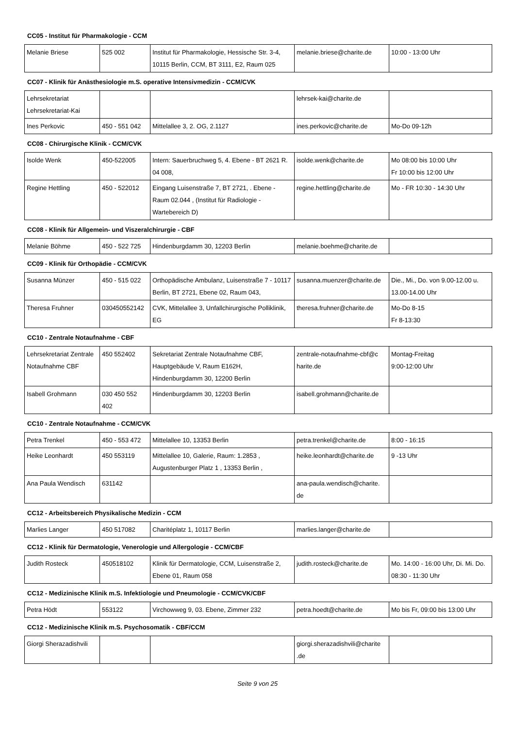CC05 - Institut für Pharmakologie - CCM
| Melanie Briese | 525 002 | Institut für Pharmakologie, Hessische Str. 3-4, 10115 Berlin, CCM, BT 3111, E2, Raum 025 | melanie.briese@charite.de | 10:00 - 13:00 Uhr |
CC07 - Klinik für Anästhesiologie m.S. operative Intensivmedizin - CCM/CVK
| Lehrsekretariat Lehrsekretariat-Kai | | | lehrsek-kai@charite.de | |
| Ines Perkovic | 450 - 551 042 | Mittelallee 3, 2. OG, 2.1127 | ines.perkovic@charite.de | Mo-Do 09-12h |
CC08 - Chirurgische Klinik - CCM/CVK
| Isolde Wenk | 450-522005 | Intern: Sauerbruchweg 5, 4. Ebene - BT 2621 R. 04 008, | isolde.wenk@charite.de | Mo 08:00 bis 10:00 Uhr Fr 10:00 bis 12:00 Uhr |
| Regine Hettling | 450 - 522012 | Eingang Luisenstraße 7, BT 2721, . Ebene - Raum 02.044 , (Institut für Radiologie - Wartebereich D) | regine.hettling@charite.de | Mo - FR 10:30 - 14:30 Uhr |
CC08 - Klinik für Allgemein- und Viszeralchirurgie - CBF
| Melanie Böhme | 450 - 522 725 | Hindenburgdamm 30, 12203 Berlin | melanie.boehme@charite.de | |
CC09 - Klinik für Orthopädie - CCM/CVK
| Susanna Münzer | 450 - 515 022 | Orthopädische Ambulanz, Luisenstraße 7 - 10117 Berlin, BT 2721, Ebene 02, Raum 043, | susanna.muenzer@charite.de | Die., Mi., Do. von 9.00-12.00 u. 13.00-14.00 Uhr |
| Theresa Fruhner | 030450552142 | CVK, Mittelallee 3, Unfallchirurgische Polliklinik, EG | theresa.fruhner@charite.de | Mo-Do 8-15 Fr 8-13:30 |
CC10 - Zentrale Notaufnahme - CBF
| Lehrsekretariat Zentrale Notaufnahme CBF | 450 552402 | Sekretariat Zentrale Notaufnahme CBF, Hauptgebäude V, Raum E162H, Hindenburgdamm 30, 12200 Berlin | zentrale-notaufnahme-cbf@c harite.de | Montag-Freitag 9:00-12:00 Uhr |
| Isabell Grohmann | 030 450 552 402 | Hindenburgdamm 30, 12203 Berlin | isabell.grohmann@charite.de | |
CC10 - Zentrale Notaufnahme - CCM/CVK
| Petra Trenkel | 450 - 553 472 | Mittelallee 10, 13353 Berlin | petra.trenkel@charite.de | 8:00 - 16:15 |
| Heike Leonhardt | 450 553119 | Mittelallee 10, Galerie, Raum: 1.2853 , Augustenburger Platz 1 , 13353 Berlin , | heike.leonhardt@charite.de | 9 -13 Uhr |
| Ana Paula Wendisch | 631142 | | ana-paula.wendisch@charite. de | |
CC12 - Arbeitsbereich Physikalische Medizin - CCM
| Marlies Langer | 450 517082 | Charitéplatz 1, 10117 Berlin | marlies.langer@charite.de | |
CC12 - Klinik für Dermatologie, Venerologie und Allergologie - CCM/CBF
| Judith Rosteck | 450518102 | Klinik für Dermatologie, CCM, Luisenstraße 2, Ebene 01, Raum 058 | judith.rosteck@charite.de | Mo. 14:00 - 16:00 Uhr, Di. Mi. Do. 08:30 - 11:30 Uhr |
CC12 - Medizinische Klinik m.S. Infektiologie und Pneumologie - CCM/CVK/CBF
| Petra Hödt | 553122 | Virchowweg 9, 03. Ebene, Zimmer 232 | petra.hoedt@charite.de | Mo bis Fr, 09:00 bis 13:00 Uhr |
CC12 - Medizinische Klinik m.S. Psychosomatik - CBF/CCM
| Giorgi Sherazadishvili | | | giorgi.sherazadishvili@charite .de | |
Seite 9 von 25